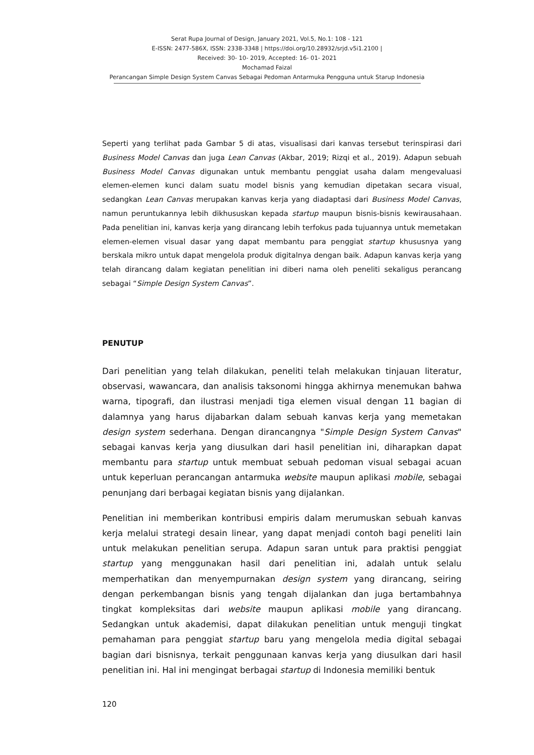Serat Rupa Journal of Design, January 2021, Vol.5, No.1: 108 - 121
E-ISSN: 2477-586X, ISSN: 2338-3348 | https://doi.org/10.28932/srjd.v5i1.2100 |
Received: 30- 10- 2019, Accepted: 16- 01- 2021
Mochamad Faizal
Perancangan Simple Design System Canvas Sebagai Pedoman Antarmuka Pengguna untuk Starup Indonesia
Seperti yang terlihat pada Gambar 5 di atas, visualisasi dari kanvas tersebut terinspirasi dari Business Model Canvas dan juga Lean Canvas (Akbar, 2019; Rizqi et al., 2019). Adapun sebuah Business Model Canvas digunakan untuk membantu penggiat usaha dalam mengevaluasi elemen-elemen kunci dalam suatu model bisnis yang kemudian dipetakan secara visual, sedangkan Lean Canvas merupakan kanvas kerja yang diadaptasi dari Business Model Canvas, namun peruntukannya lebih dikhususkan kepada startup maupun bisnis-bisnis kewirausahaan. Pada penelitian ini, kanvas kerja yang dirancang lebih terfokus pada tujuannya untuk memetakan elemen-elemen visual dasar yang dapat membantu para penggiat startup khususnya yang berskala mikro untuk dapat mengelola produk digitalnya dengan baik. Adapun kanvas kerja yang telah dirancang dalam kegiatan penelitian ini diberi nama oleh peneliti sekaligus perancang sebagai “Simple Design System Canvas”.
PENUTUP
Dari penelitian yang telah dilakukan, peneliti telah melakukan tinjauan literatur, observasi, wawancara, dan analisis taksonomi hingga akhirnya menemukan bahwa warna, tipografi, dan ilustrasi menjadi tiga elemen visual dengan 11 bagian di dalamnya yang harus dijabarkan dalam sebuah kanvas kerja yang memetakan design system sederhana. Dengan dirancangnya "Simple Design System Canvas" sebagai kanvas kerja yang diusulkan dari hasil penelitian ini, diharapkan dapat membantu para startup untuk membuat sebuah pedoman visual sebagai acuan untuk keperluan perancangan antarmuka website maupun aplikasi mobile, sebagai penunjang dari berbagai kegiatan bisnis yang dijalankan.
Penelitian ini memberikan kontribusi empiris dalam merumuskan sebuah kanvas kerja melalui strategi desain linear, yang dapat menjadi contoh bagi peneliti lain untuk melakukan penelitian serupa. Adapun saran untuk para praktisi penggiat startup yang menggunakan hasil dari penelitian ini, adalah untuk selalu memperhatikan dan menyempurnakan design system yang dirancang, seiring dengan perkembangan bisnis yang tengah dijalankan dan juga bertambahnya tingkat kompleksitas dari website maupun aplikasi mobile yang dirancang. Sedangkan untuk akademisi, dapat dilakukan penelitian untuk menguji tingkat pemahaman para penggiat startup baru yang mengelola media digital sebagai bagian dari bisnisnya, terkait penggunaan kanvas kerja yang diusulkan dari hasil penelitian ini. Hal ini mengingat berbagai startup di Indonesia memiliki bentuk
120